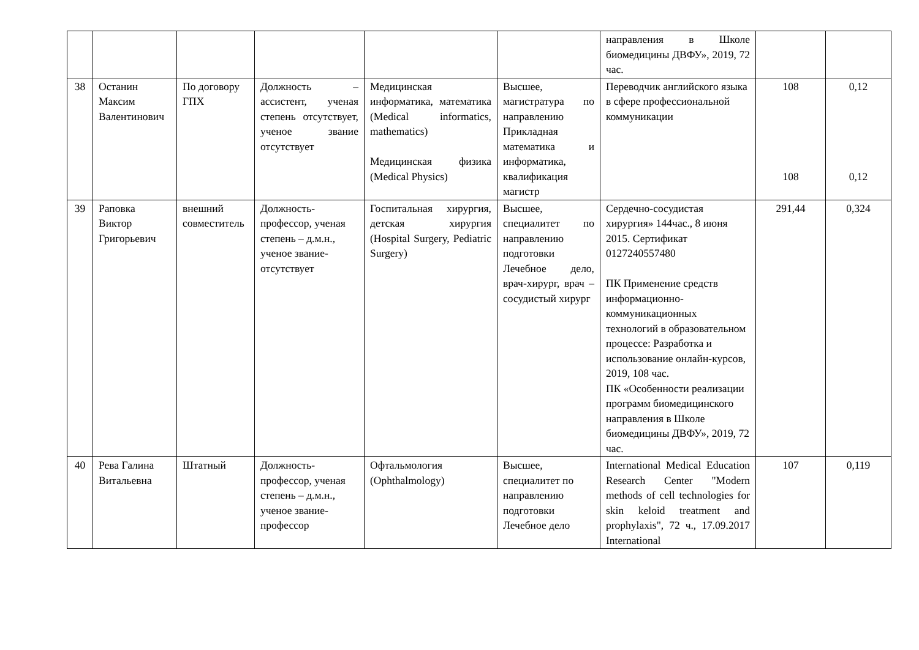| | | | | | | направления в Школе биомедицины ДВФУ», 2019, 72 час. | | |
| 38 | Останин Максим Валентинович | По договору ГПХ | Должность – ассистент, ученая степень отсутствует, ученое звание отсутствует | Медицинская информатика, математика (Medical informatics, mathematics) Медицинская физика (Medical Physics) | Высшее, магистратура по направлению Прикладная математика и информатика, квалификация магистр | Переводчик английского языка в сфере профессиональной коммуникации | 108 108 | 0,12 0,12 |
| 39 | Раповка Виктор Григорьевич | внешний совместитель | Должность-профессор, ученая степень – д.м.н., ученое звание-отсутствует | Госпитальная хирургия, детская хирургия (Hospital Surgery, Pediatric Surgery) | Высшее, специалитет по направлению подготовки Лечебное дело, врач-хирург, врач – сосудистый хирург | Сердечно-сосудистая хирургия» 144час., 8 июня 2015. Сертификат 0127240557480 ПК Применение средств информационно-коммуникационных технологий в образовательном процессе: Разработка и использование онлайн-курсов, 2019, 108 час. ПК «Особенности реализации программ биомедицинского направления в Школе биомедицины ДВФУ», 2019, 72 час. | 291,44 | 0,324 |
| 40 | Рева Галина Витальевна | Штатный | Должность-профессор, ученая степень – д.м.н., ученое звание-профессор | Офтальмология (Ophthalmology) | Высшее, специалитет по направлению подготовки Лечебное дело | International Medical Education Research Center "Modern methods of cell technologies for skin keloid treatment and prophylaxis", 72 ч., 17.09.2017 International | 107 | 0,119 |